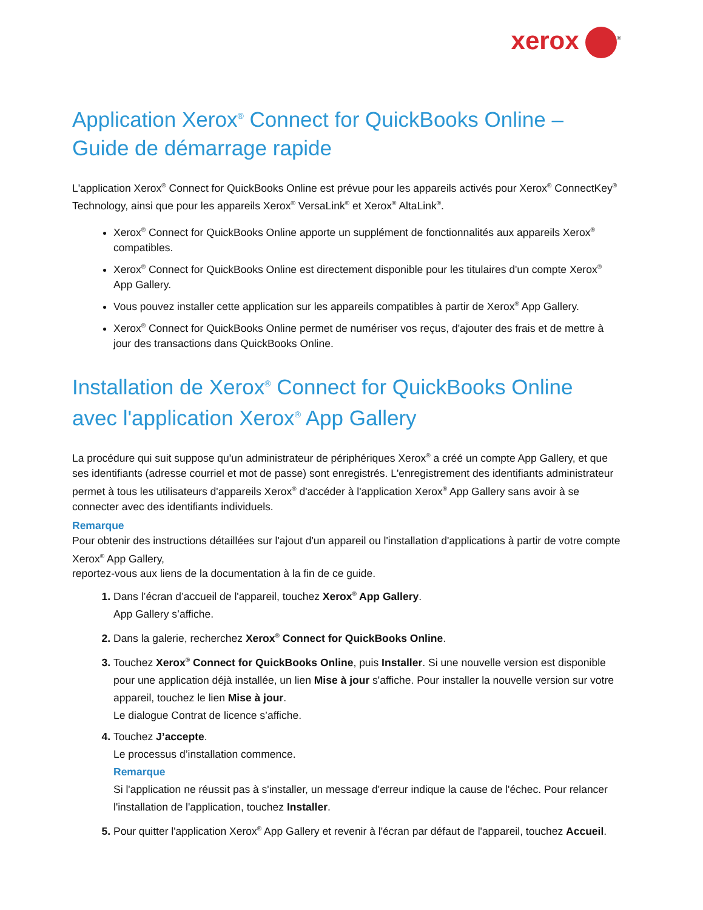xerox<sup>®</sup>
Application Xerox<sup>®</sup> Connect for QuickBooks Online – Guide de démarrage rapide
L'application Xerox<sup>®</sup> Connect for QuickBooks Online est prévue pour les appareils activés pour Xerox<sup>®</sup> ConnectKey<sup>®</sup> Technology, ainsi que pour les appareils Xerox<sup>®</sup> VersaLink<sup>®</sup> et Xerox<sup>®</sup> AltaLink<sup>®</sup>.
Xerox<sup>®</sup> Connect for QuickBooks Online apporte un supplément de fonctionnalités aux appareils Xerox<sup>®</sup> compatibles.
Xerox<sup>®</sup> Connect for QuickBooks Online est directement disponible pour les titulaires d'un compte Xerox<sup>®</sup> App Gallery.
Vous pouvez installer cette application sur les appareils compatibles à partir de Xerox<sup>®</sup> App Gallery.
Xerox<sup>®</sup> Connect for QuickBooks Online permet de numériser vos reçus, d'ajouter des frais et de mettre à jour des transactions dans QuickBooks Online.
Installation de Xerox<sup>®</sup> Connect for QuickBooks Online avec l'application Xerox<sup>®</sup> App Gallery
La procédure qui suit suppose qu'un administrateur de périphériques Xerox<sup>®</sup> a créé un compte App Gallery, et que ses identifiants (adresse courriel et mot de passe) sont enregistrés. L'enregistrement des identifiants administrateur permet à tous les utilisateurs d'appareils Xerox<sup>®</sup> d'accéder à l'application Xerox<sup>®</sup> App Gallery sans avoir à se connecter avec des identifiants individuels.
Remarque
Pour obtenir des instructions détaillées sur l'ajout d'un appareil ou l'installation d'applications à partir de votre compte Xerox<sup>®</sup> App Gallery,
reportez-vous aux liens de la documentation à la fin de ce guide.
1. Dans l’écran d’accueil de l'appareil, touchez Xerox<sup>®</sup> App Gallery.
App Gallery s’affiche.
2. Dans la galerie, recherchez Xerox<sup>®</sup> Connect for QuickBooks Online.
3. Touchez Xerox<sup>®</sup> Connect for QuickBooks Online, puis Installer. Si une nouvelle version est disponible pour une application déjà installée, un lien Mise à jour s'affiche. Pour installer la nouvelle version sur votre appareil, touchez le lien Mise à jour.
Le dialogue Contrat de licence s’affiche.
4. Touchez J’accepte.
Le processus d’installation commence.
Remarque
Si l'application ne réussit pas à s'installer, un message d'erreur indique la cause de l'échec. Pour relancer l'installation de l'application, touchez Installer.
5. Pour quitter l'application Xerox<sup>®</sup> App Gallery et revenir à l'écran par défaut de l'appareil, touchez Accueil.